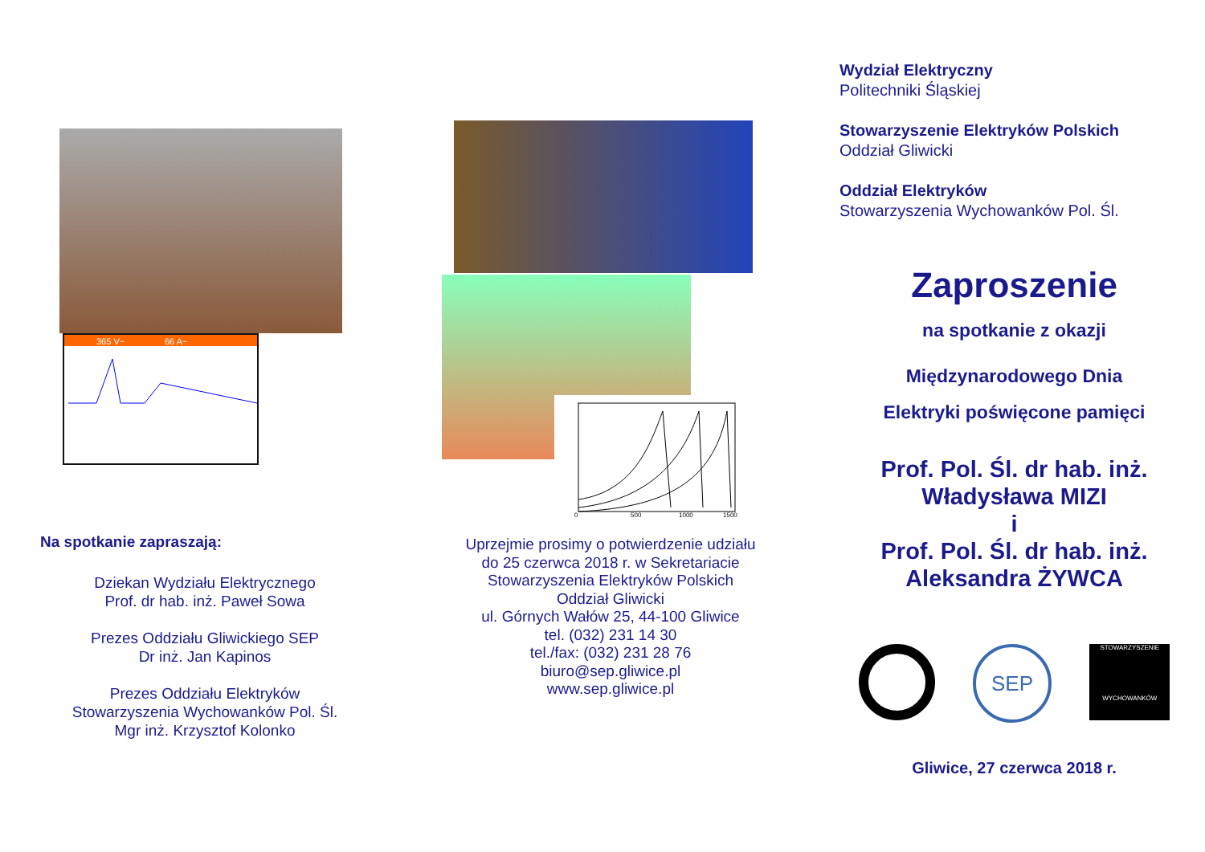365 V~
66 A~
Na spotkanie zapraszają:
Dziekan Wydziału Elektrycznego
Prof. dr hab. inż. Paweł Sowa
Prezes Oddziału Gliwickiego SEP
Dr inż. Jan Kapinos
Prezes Oddziału Elektryków
Stowarzyszenia Wychowanków Pol. Śl.
Mgr inż. Krzysztof Kolonko
0
500
1000
1500
Uprzejmie prosimy o potwierdzenie udziału
do 25 czerwca 2018 r. w Sekretariacie
Stowarzyszenia Elektryków Polskich
Oddział Gliwicki
ul. Górnych Wałów 25, 44-100 Gliwice
tel. (032) 231 14 30
tel./fax: (032) 231 28 76
biuro@sep.gliwice.pl
www.sep.gliwice.pl
Wydział Elektryczny
Politechniki Śląskiej
Stowarzyszenie Elektryków Polskich
Oddział Gliwicki
Oddział Elektryków
Stowarzyszenia Wychowanków Pol. Śl.
Zaproszenie
na spotkanie z okazji
Międzynarodowego Dnia
Elektryki poświęcone pamięci
Prof. Pol. Śl. dr hab. inż.
Władysława MIZI
i
Prof. Pol. Śl. dr hab. inż.
Aleksandra ŻYWCA
SEP
STOWARZYSZENIE
WYCHOWANKÓW
Gliwice, 27 czerwca 2018 r.